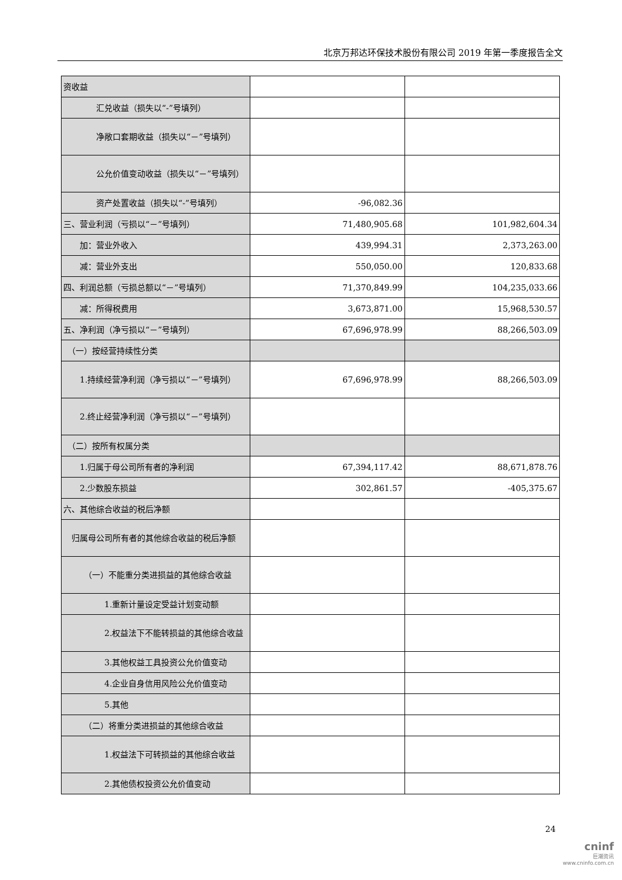北京万邦达环保技术股份有限公司 2019 年第一季度报告全文
| 资收益 | | |
| 汇兑收益（损失以“-”号填列） | | |
| 净敞口套期收益（损失以“－”号填列） | | |
| 公允价值变动收益（损失以“－”号填列） | | |
| 资产处置收益（损失以“-”号填列） | -96,082.36 | |
| 三、营业利润（亏损以“－”号填列） | 71,480,905.68 | 101,982,604.34 |
| 加：营业外收入 | 439,994.31 | 2,373,263.00 |
| 减：营业外支出 | 550,050.00 | 120,833.68 |
| 四、利润总额（亏损总额以“－”号填列） | 71,370,849.99 | 104,235,033.66 |
| 减：所得税费用 | 3,673,871.00 | 15,968,530.57 |
| 五、净利润（净亏损以“－”号填列） | 67,696,978.99 | 88,266,503.09 |
| （一）按经营持续性分类 | | |
| 1.持续经营净利润（净亏损以“－”号填列） | 67,696,978.99 | 88,266,503.09 |
| 2.终止经营净利润（净亏损以“－”号填列） | | |
| （二）按所有权属分类 | | |
| 1.归属于母公司所有者的净利润 | 67,394,117.42 | 88,671,878.76 |
| 2.少数股东损益 | 302,861.57 | -405,375.67 |
| 六、其他综合收益的税后净额 | | |
| 归属母公司所有者的其他综合收益的税后净额 | | |
| （一）不能重分类进损益的其他综合收益 | | |
| 1.重新计量设定受益计划变动额 | | |
| 2.权益法下不能转损益的其他综合收益 | | |
| 3.其他权益工具投资公允价值变动 | | |
| 4.企业自身信用风险公允价值变动 | | |
| 5.其他 | | |
| （二）将重分类进损益的其他综合收益 | | |
| 1.权益法下可转损益的其他综合收益 | | |
| 2.其他债权投资公允价值变动 | | |
24
cninf
巨潮资讯
www.cninfo.com.cn